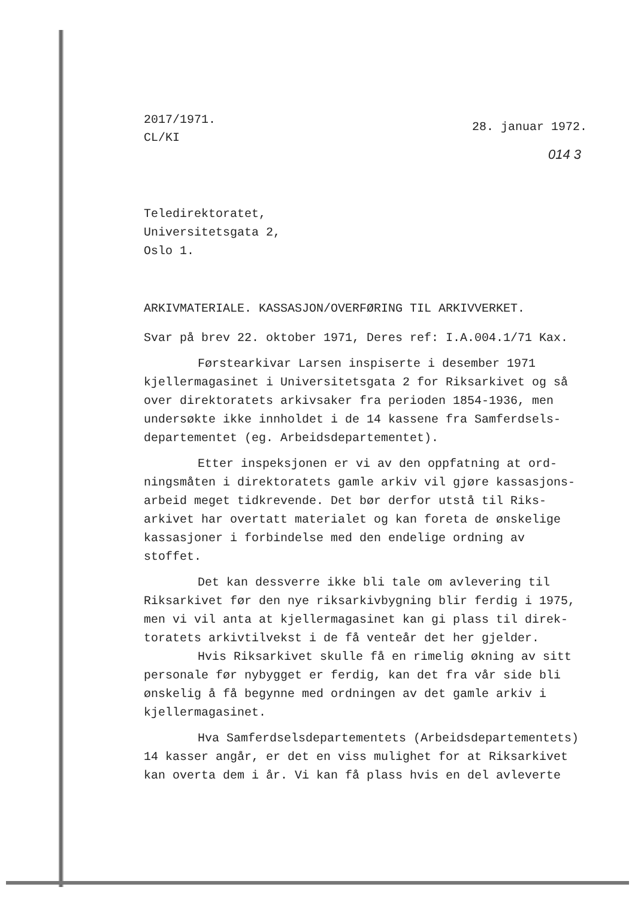2017/1971.
CL/KI
28. januar 1972.
014 3
Teledirektoratet,
Universitetsgata 2,
Oslo 1.
ARKIVMATERIALE. KASSASJON/OVERFØRING TIL ARKIVVERKET.
Svar på brev 22. oktober 1971, Deres ref: I.A.004.1/71 Kax.
Førstearkivar Larsen inspiserte i desember 1971 kjellermagasinet i Universitetsgata 2 for Riksarkivet og så over direktoratets arkivsaker fra perioden 1854-1936, men undersøkte ikke innholdet i de 14 kassene fra Samferdsels-departementet (eg. Arbeidsdepartementet).
Etter inspeksjonen er vi av den oppfatning at ord-ningsmåten i direktoratets gamle arkiv vil gjøre kassasjons-arbeid meget tidkrevende. Det bør derfor utstå til Riks-arkivet har overtatt materialet og kan foreta de ønskelige kassasjoner i forbindelse med den endelige ordning av stoffet.
Det kan dessverre ikke bli tale om avlevering til Riksarkivet før den nye riksarkivbygning blir ferdig i 1975, men vi vil anta at kjellermagasinet kan gi plass til direk-toratets arkivtilvekst i de få venteår det her gjelder.
Hvis Riksarkivet skulle få en rimelig økning av sitt personale før nybygget er ferdig, kan det fra vår side bli ønskelig å få begynne med ordningen av det gamle arkiv i kjellermagasinet.
Hva Samferdselsdepartementets (Arbeidsdepartementets) 14 kasser angår, er det en viss mulighet for at Riksarkivet kan overta dem i år. Vi kan få plass hvis en del avleverte